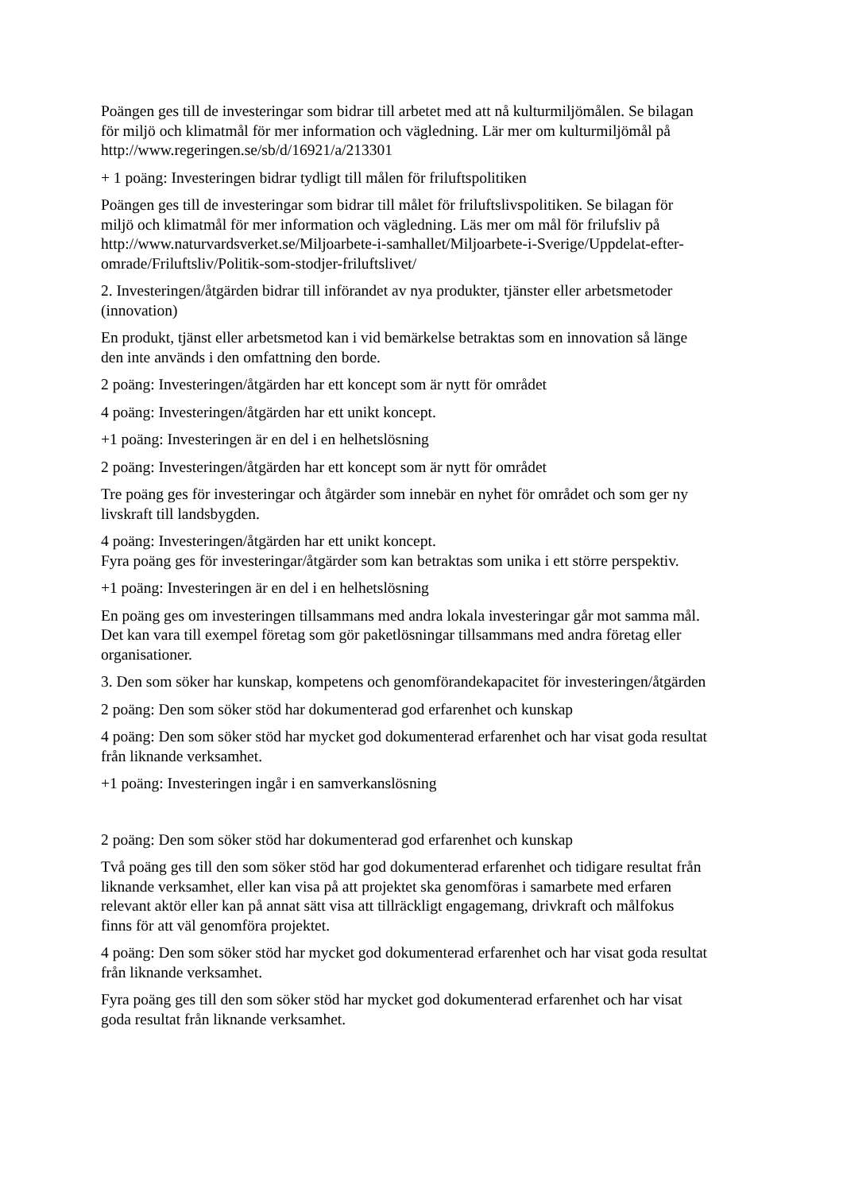Poängen ges till de investeringar som bidrar till arbetet med att nå kulturmiljömålen. Se bilagan för miljö och klimatmål för mer information och vägledning. Lär mer om kulturmiljömål på http://www.regeringen.se/sb/d/16921/a/213301
+ 1 poäng: Investeringen bidrar tydligt till målen för friluftspolitiken
Poängen ges till de investeringar som bidrar till målet för friluftslivspolitiken. Se bilagan för miljö och klimatmål för mer information och vägledning. Läs mer om mål för frilufsliv på http://www.naturvardsverket.se/Miljoarbete-i-samhallet/Miljoarbete-i-Sverige/Uppdelat-efter-omrade/Friluftsliv/Politik-som-stodjer-friluftslivet/
2. Investeringen/åtgärden bidrar till införandet av nya produkter, tjänster eller arbetsmetoder (innovation)
En produkt, tjänst eller arbetsmetod kan i vid bemärkelse betraktas som en innovation så länge den inte används i den omfattning den borde.
2 poäng: Investeringen/åtgärden har ett koncept som är nytt för området
4 poäng: Investeringen/åtgärden har ett unikt koncept.
+1 poäng: Investeringen är en del i en helhetslösning
2 poäng: Investeringen/åtgärden har ett koncept som är nytt för området
Tre poäng ges för investeringar och åtgärder som innebär en nyhet för området och som ger ny livskraft till landsbygden.
4 poäng: Investeringen/åtgärden har ett unikt koncept.
Fyra poäng ges för investeringar/åtgärder som kan betraktas som unika i ett större perspektiv.
+1 poäng: Investeringen är en del i en helhetslösning
En poäng ges om investeringen tillsammans med andra lokala investeringar går mot samma mål. Det kan vara till exempel företag som gör paketlösningar tillsammans med andra företag eller organisationer.
3. Den som söker har kunskap, kompetens och genomförandekapacitet för investeringen/åtgärden
2 poäng: Den som söker stöd har dokumenterad god erfarenhet och kunskap
4 poäng: Den som söker stöd har mycket god dokumenterad erfarenhet och har visat goda resultat från liknande verksamhet.
+1 poäng: Investeringen ingår i en samverkanslösning
2 poäng: Den som söker stöd har dokumenterad god erfarenhet och kunskap
Två poäng ges till den som söker stöd har god dokumenterad erfarenhet och tidigare resultat från liknande verksamhet, eller kan visa på att projektet ska genomföras i samarbete med erfaren relevant aktör eller kan på annat sätt visa att tillräckligt engagemang, drivkraft och målfokus finns för att väl genomföra projektet.
4 poäng: Den som söker stöd har mycket god dokumenterad erfarenhet och har visat goda resultat från liknande verksamhet.
Fyra poäng ges till den som söker stöd har mycket god dokumenterad erfarenhet och har visat goda resultat från liknande verksamhet.